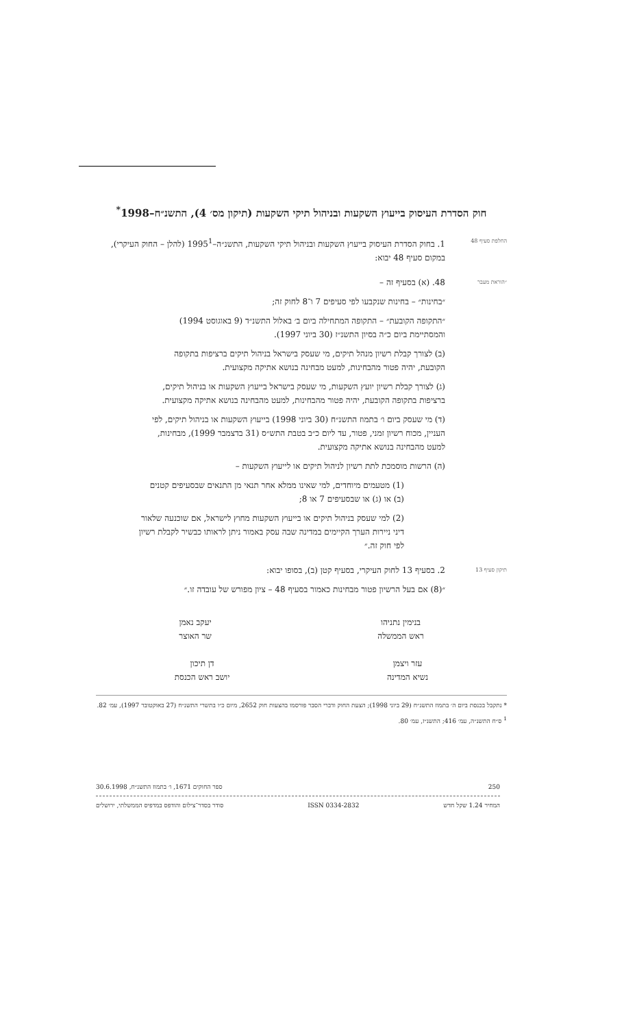חוק הסדרת העיסוק בייעוץ השקעות ובניהול תיקי השקעות (תיקון מס׳ 4), התשנ״ח–1998<sup>*</sup>
החלפת סעיף 48
1. בחוק הסדרת העיסוק בייעוץ השקעות ובניהול תיקי השקעות, התשנ״ה–1995<sup>1</sup> (להלן – החוק העיקרי), במקום סעיף 48 יבוא:
״הוראת מעבר
48. (א) בסעיף זה –
״בחינות״ – בחינות שנקבעו לפי סעיפים 7 ו־8 לחוק זה;
״התקופה הקובעת״ – התקופה המתחילה ביום ב׳ באלול התשנ״ד (9 באוגוסט 1994) והמסתיימת ביום כ״ה בסיון התשנ״ז (30 ביוני 1997).
(ב) לצורך קבלת רשיון מנהל תיקים, מי שעסק בישראל בניהול תיקים ברציפות בתקופה הקובעת, יהיה פטור מהבחינות, למעט מבחינה בנושא אתיקה מקצועית.
(ג) לצורך קבלת רשיון יועץ השקעות, מי שעסק בישראל בייעוץ השקעות או בניהול תיקים, ברציפות בתקופה הקובעת, יהיה פטור מהבחינות, למעט מהבחינה בנושא אתיקה מקצועית.
(ד) מי שעסק ביום ו׳ בתמוז התשנ״ח (30 ביוני 1998) בייעוץ השקעות או בניהול תיקים, לפי העניין, מכוח רשיון זמני, פטור, עד ליום כ״ב בטבת התש״ס (31 בדצמבר 1999), מבחינות, למעט מהבחינה בנושא אתיקה מקצועית.
(ה) הרשות מוסמכת לתת רשיון לניהול תיקים או לייעוץ השקעות –
(1) מטעמים מיוחדים, למי שאינו ממלא אחר תנאי מן התנאים שבסעיפים קטנים (ב) או (ג) או שבסעיפים 7 או 8;
(2) למי שעסק בניהול תיקים או בייעוץ השקעות מחוץ לישראל, אם שוכנעה שלאור דיני ניירות הערך הקיימים במדינה שבה עסק באמור ניתן לראותו כבשיר לקבלת רשיון לפי חוק זה.״
תיקון סעיף 13
2. בסעיף 13 לחוק העיקרי, בסעיף קטן (ב), בסופו יבוא:
״(8) אם בעל הרשיון פטור מבחינות כאמור בסעיף 48 – ציון מפורש של עובדה זו.״
בנימין נתניהו
ראש הממשלה
יעקב נאמן
שר האוצר
עזר ויצמן
נשיא המדינה
דן תיכון
יושב ראש הכנסת
* נתקבל בכנסת ביום ה׳ בתמוז התשנ״ח (29 ביוני 1998); הצעת החוק ודברי הסבר פורסמו בהצעות חוק 2652, מיום כ״ו בתשרי התשנ״ח (27 באוקטובר 1997), עמ׳ 82.
<sup>1</sup> ס״ח התשנ״ה, עמ׳ 416; התשנ״ז, עמ׳ 80.
250 ספר החוקים 1671, ו׳ בתמוז התשנ״ח, 30.6.1998
המחיר 1.24 שקל חדש ISSN 0334-2832 סודר בסדר־צילום והודפס במדפיס הממשלתי, ירושלים